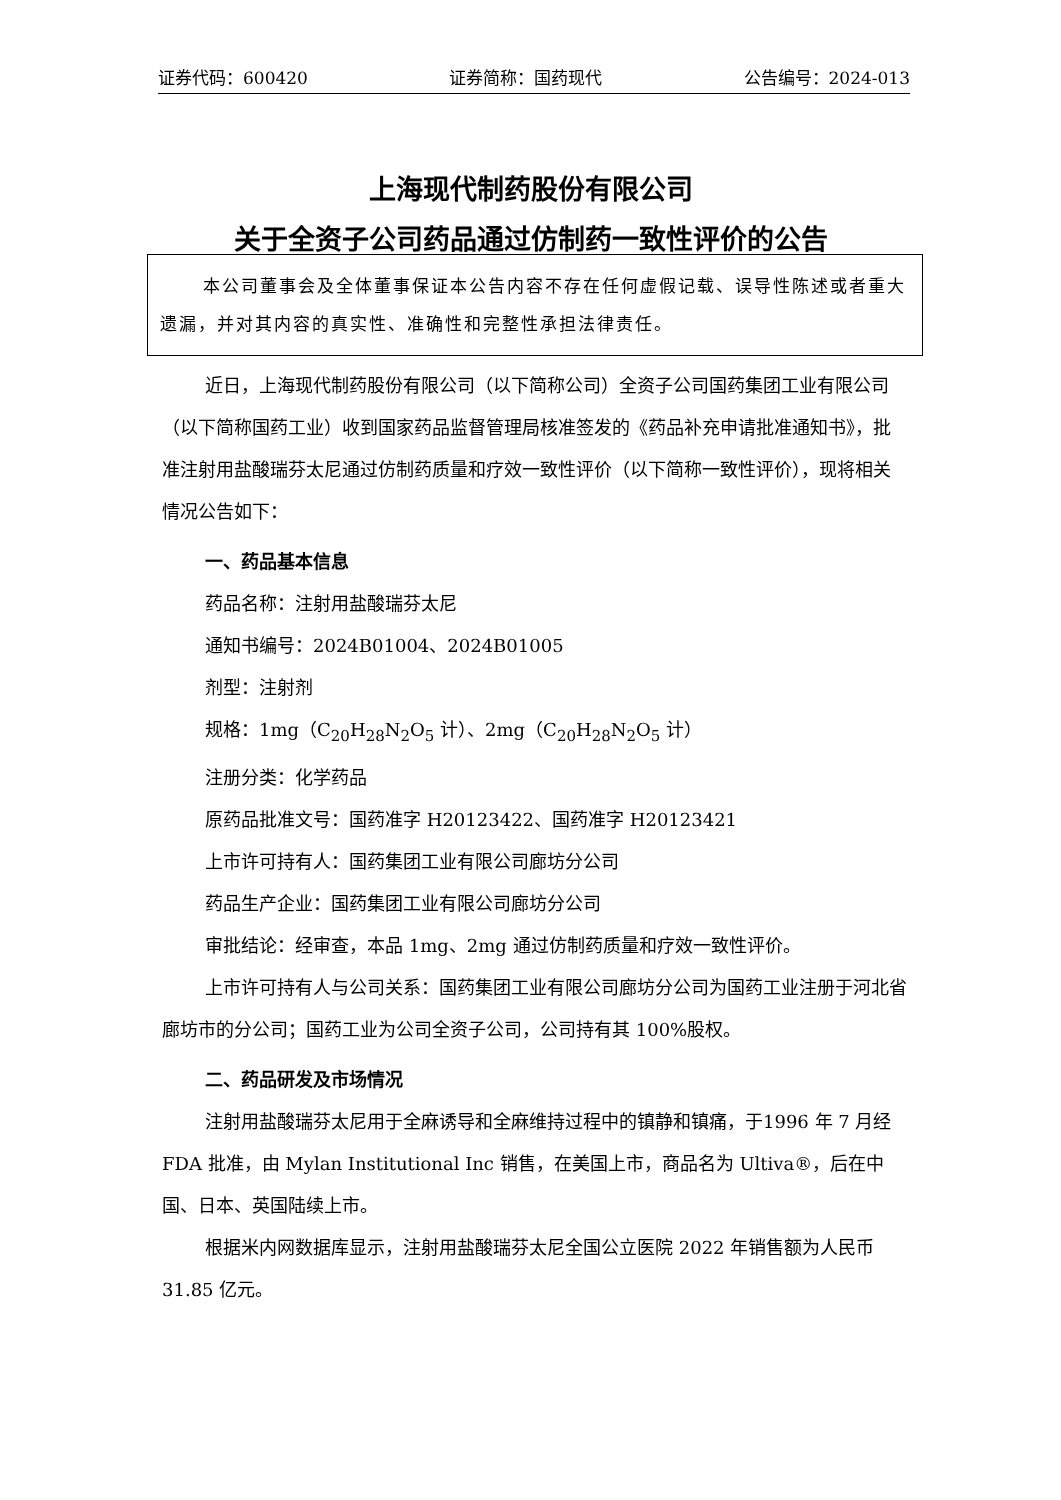证券代码：600420 证券简称：国药现代 公告编号：2024-013
上海现代制药股份有限公司
关于全资子公司药品通过仿制药一致性评价的公告
本公司董事会及全体董事保证本公告内容不存在任何虚假记载、误导性陈述或者重大遗漏，并对其内容的真实性、准确性和完整性承担法律责任。
近日，上海现代制药股份有限公司（以下简称公司）全资子公司国药集团工业有限公司（以下简称国药工业）收到国家药品监督管理局核准签发的《药品补充申请批准通知书》，批准注射用盐酸瑞芬太尼通过仿制药质量和疗效一致性评价（以下简称一致性评价），现将相关情况公告如下：
一、药品基本信息
药品名称：注射用盐酸瑞芬太尼
通知书编号：2024B01004、2024B01005
剂型：注射剂
规格：1mg（C<sub>20</sub>H<sub>28</sub>N<sub>2</sub>O<sub>5</sub> 计）、2mg（C<sub>20</sub>H<sub>28</sub>N<sub>2</sub>O<sub>5</sub> 计）
注册分类：化学药品
原药品批准文号：国药准字 H20123422、国药准字 H20123421
上市许可持有人：国药集团工业有限公司廊坊分公司
药品生产企业：国药集团工业有限公司廊坊分公司
审批结论：经审查，本品 1mg、2mg 通过仿制药质量和疗效一致性评价。
上市许可持有人与公司关系：国药集团工业有限公司廊坊分公司为国药工业注册于河北省廊坊市的分公司；国药工业为公司全资子公司，公司持有其 100%股权。
二、药品研发及市场情况
注射用盐酸瑞芬太尼用于全麻诱导和全麻维持过程中的镇静和镇痛，于1996 年 7 月经 FDA 批准，由 Mylan Institutional Inc 销售，在美国上市，商品名为 Ultiva®，后在中国、日本、英国陆续上市。
根据米内网数据库显示，注射用盐酸瑞芬太尼全国公立医院 2022 年销售额为人民币 31.85 亿元。